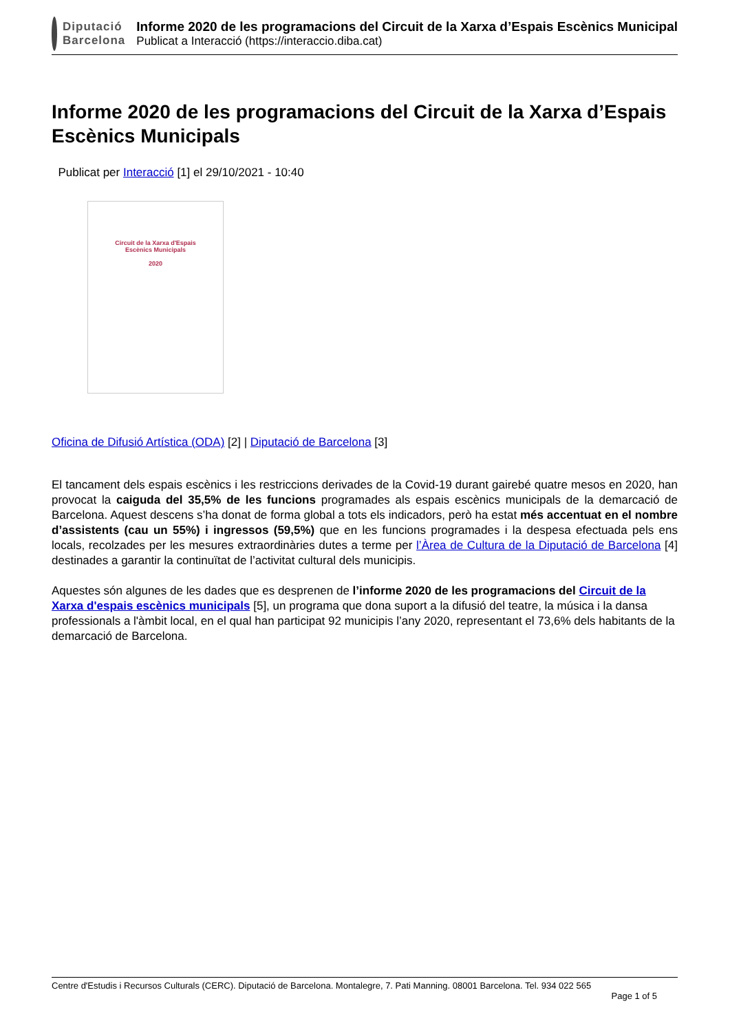Diputació
Barcelona
Informe 2020 de les programacions del Circuit de la Xarxa d’Espais Escènics Municipal
Publicat a Interacció (https://interaccio.diba.cat)
Informe 2020 de les programacions del Circuit de la Xarxa d’Espais Escènics Municipals
Publicat per Interacció [1] el 29/10/2021 - 10:40
Circuit de la Xarxa d'Espais
Escènics Municipals
2020
Oficina de Difusió Artística (ODA) [2] | Diputació de Barcelona [3]
El tancament dels espais escènics i les restriccions derivades de la Covid-19 durant gairebé quatre mesos en 2020, han provocat la caiguda del 35,5% de les funcions programades als espais escènics municipals de la demarcació de Barcelona. Aquest descens s’ha donat de forma global a tots els indicadors, però ha estat més accentuat en el nombre d’assistents (cau un 55%) i ingressos (59,5%) que en les funcions programades i la despesa efectuada pels ens locals, recolzades per les mesures extraordinàries dutes a terme per l’Àrea de Cultura de la Diputació de Barcelona [4] destinades a garantir la continuïtat de l’activitat cultural dels municipis.
Aquestes són algunes de les dades que es desprenen de l’informe 2020 de les programacions del Circuit de la Xarxa d'espais escènics municipals [5], un programa que dona suport a la difusió del teatre, la música i la dansa professionals a l'àmbit local, en el qual han participat 92 municipis l’any 2020, representant el 73,6% dels habitants de la demarcació de Barcelona.
Centre d'Estudis i Recursos Culturals (CERC). Diputació de Barcelona. Montalegre, 7. Pati Manning. 08001 Barcelona. Tel. 934 022 565
Page 1 of 5